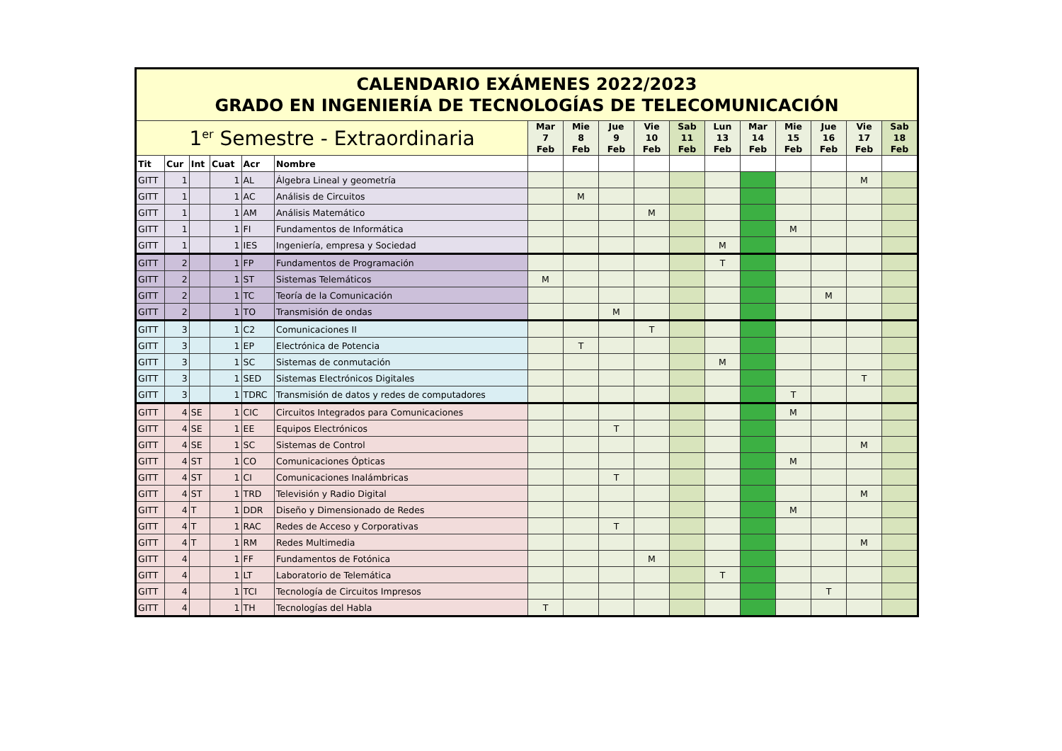| CALENDARIO EXÁMENES 2022/2023 GRADO EN INGENIERÍA DE TECNOLOGÍAS DE TELECOMUNICACIÓN | | | | | | | | | | | | | | | | |
| 1<sup>er</sup> Semestre - Extraordinaria | | | | | | Mar 7 Feb | Mie 8 Feb | Jue 9 Feb | Vie 10 Feb | Sab 11 Feb | Lun 13 Feb | Mar 14 Feb | Mie 15 Feb | Jue 16 Feb | Vie 17 Feb | Sab 18 Feb |
| Tit | Cur | Int | Cuat | Acr | Nombre | | | | | | | | | | | |
| GITT | 1 | | 1 | AL | Álgebra Lineal y geometría | | | | | | | | | | M | |
| GITT | 1 | | 1 | AC | Análisis de Circuitos | | M | | | | | | | | | |
| GITT | 1 | | 1 | AM | Análisis Matemático | | | | M | | | | | | | |
| GITT | 1 | | 1 | FI | Fundamentos de Informática | | | | | | | | M | | | |
| GITT | 1 | | 1 | IES | Ingeniería, empresa y Sociedad | | | | | | M | | | | | |
| GITT | 2 | | 1 | FP | Fundamentos de Programación | | | | | | T | | | | | |
| GITT | 2 | | 1 | ST | Sistemas Telemáticos | M | | | | | | | | | | |
| GITT | 2 | | 1 | TC | Teoría de la Comunicación | | | | | | | | | M | | |
| GITT | 2 | | 1 | TO | Transmisión de ondas | | | M | | | | | | | | |
| GITT | 3 | | 1 | C2 | Comunicaciones II | | | | T | | | | | | | |
| GITT | 3 | | 1 | EP | Electrónica de Potencia | | T | | | | | | | | | |
| GITT | 3 | | 1 | SC | Sistemas de conmutación | | | | | | M | | | | | |
| GITT | 3 | | 1 | SED | Sistemas Electrónicos Digitales | | | | | | | | | | T | |
| GITT | 3 | | 1 | TDRC | Transmisión de datos y redes de computadores | | | | | | | | T | | | |
| GITT | 4 | SE | 1 | CIC | Circuitos Integrados para Comunicaciones | | | | | | | | M | | | |
| GITT | 4 | SE | 1 | EE | Equipos Electrónicos | | | T | | | | | | | | |
| GITT | 4 | SE | 1 | SC | Sistemas de Control | | | | | | | | | | M | |
| GITT | 4 | ST | 1 | CO | Comunicaciones Ópticas | | | | | | | | M | | | |
| GITT | 4 | ST | 1 | CI | Comunicaciones Inalámbricas | | | T | | | | | | | | |
| GITT | 4 | ST | 1 | TRD | Televisión y Radio Digital | | | | | | | | | | M | |
| GITT | 4 | T | 1 | DDR | Diseño y Dimensionado de Redes | | | | | | | | M | | | |
| GITT | 4 | T | 1 | RAC | Redes de Acceso y Corporativas | | | T | | | | | | | | |
| GITT | 4 | T | 1 | RM | Redes Multimedia | | | | | | | | | | M | |
| GITT | 4 | | 1 | FF | Fundamentos de Fotónica | | | | M | | | | | | | |
| GITT | 4 | | 1 | LT | Laboratorio de Telemática | | | | | | T | | | | | |
| GITT | 4 | | 1 | TCI | Tecnología de Circuitos Impresos | | | | | | | | | T | | |
| GITT | 4 | | 1 | TH | Tecnologías del Habla | T | | | | | | | | | | |